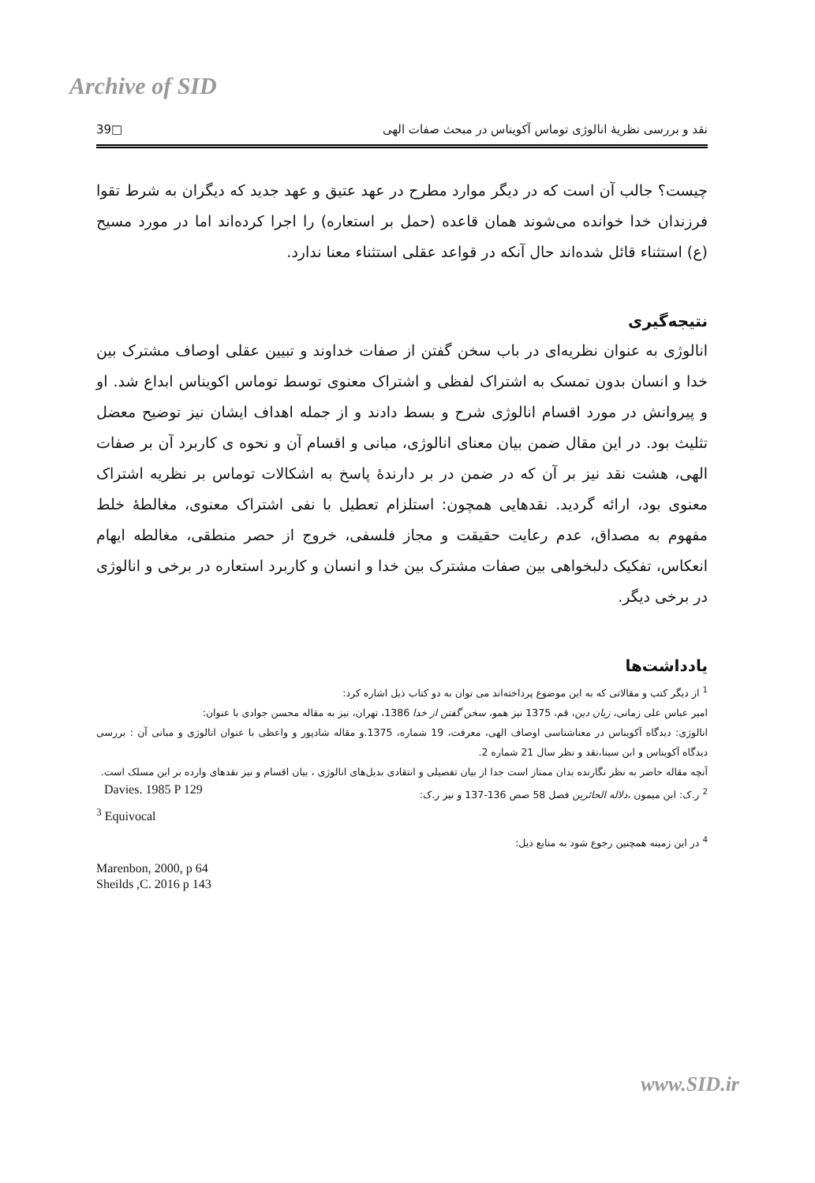Archive of SID
نقد و بررسی نظریۀ انالوژی توماس آکویناس در مبحث صفات الهی □39
چیست؟ جالب آن است که در دیگر موارد مطرح در عهد عتیق و عهد جدید که دیگران به شرط تقوا فرزندان خدا خوانده می‌شوند همان قاعده (حمل بر استعاره) را اجرا کرده‌اند اما در مورد مسیح (ع) استثناء قائل شده‌اند حال آنکه در قواعد عقلی استثناء معنا ندارد.
نتیجه‌گیری
انالوژی به عنوان نظریه‌ای در باب سخن گفتن از صفات خداوند و تبیین عقلی اوصاف مشترک بین خدا و انسان بدون تمسک به اشتراک لفظی و اشتراک معنوی توسط توماس اکویناس ابداع شد. او و پیروانش در مورد اقسام انالوژی شرح و بسط دادند و از جمله اهداف ایشان نیز توضیح معضل تثلیث بود. در این مقال ضمن بیان معنای انالوژی، مبانی و اقسام آن و نحوه ی کاربرد آن بر صفات الهی، هشت نقد نیز بر آن که در ضمن در بر دارندۀ پاسخ به اشکالات توماس بر نظریه اشتراک معنوی بود، ارائه گردید. نقدهایی همچون: استلزام تعطیل با نفی اشتراک معنوی، مغالطۀ خلط مفهوم به مصداق، عدم رعایت حقیقت و مجاز فلسفی، خروج از حصر منطقی، مغالطه ایهام انعکاس، تفکیک دلبخواهی بین صفات مشترک بین خدا و انسان و کاربرد استعاره در برخی و انالوژی در برخی دیگر.
یادداشت‌ها
<sup>1</sup> از دیگر کتب و مقالاتی که به این موضوع پرداخته‌اند می توان به دو کتاب ذیل اشاره کرد:
امیر عباس علی زمانی، زبان دین، قم، 1375 نیز همو، سخن گفتن از خدا 1386، تهران، نیز به مقاله محسن جوادی با عنوان:
انالوژی: دیدگاه آکویناس در معناشناسی اوصاف الهی، معرفت، 19 شماره، 1375.و مقاله شادپور و واعظی با عنوان انالوژی و مبانی آن : بررسی دیدگاه آکویناس و ابن سینا،نقد و نظر سال 21 شماره 2.
آنچه مقاله حاضر به نظر نگارنده بدان ممتاز است جدا از بیان تفصیلی و انتقادی بدیل‌های انالوژی ، بیان اقسام و نیز نقدهای وارده بر این مسلک است.
<sup>2</sup> ر.ک: ابن میمون ،دلاله الحائرین فصل 58 صص 136-137 و نیز ر.ک: Davies. 1985 P 129
<sup>3</sup> Equivocal
<sup>4</sup> در این زمینه همچنین رجوع شود به منابع ذیل:
Marenbon, 2000, p 64
Sheilds ,C. 2016 p 143
www.SID.ir